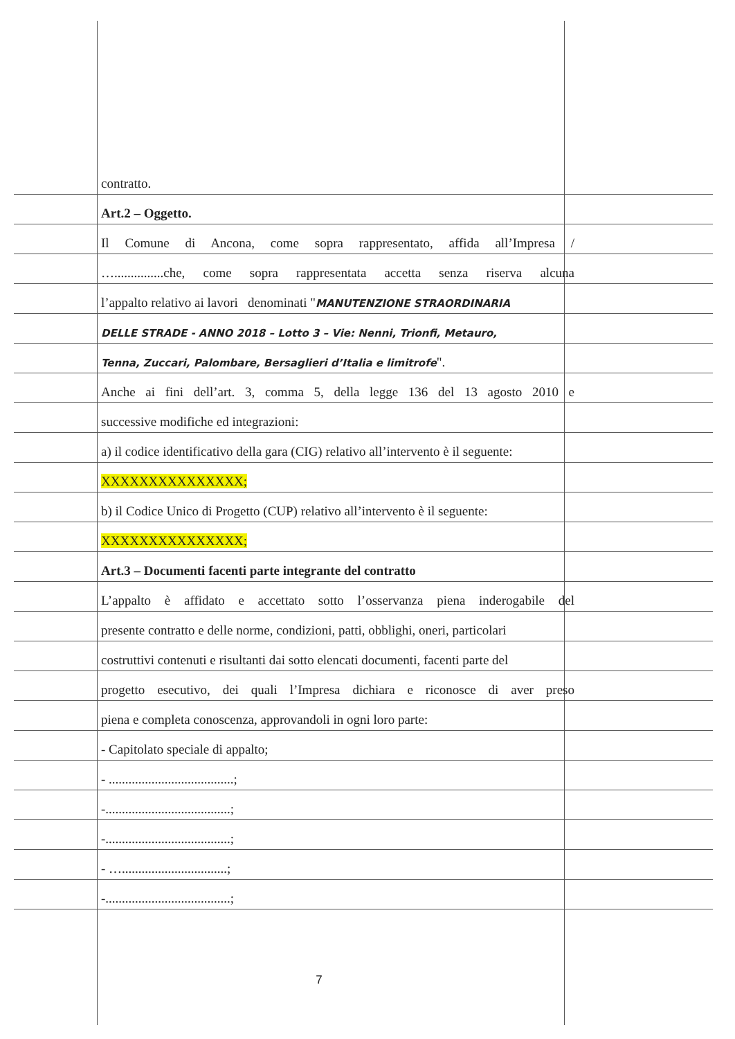contratto.
Art.2 – Oggetto.
Il Comune di Ancona, come sopra rappresentato, affida all’Impresa /
…...............che, come sopra rappresentata accetta senza riserva alcuna
l’appalto relativo ai lavori denominati "MANUTENZIONE STRAORDINARIA
DELLE STRADE - ANNO 2018 – Lotto 3 – Vie: Nenni, Trionfi, Metauro,
Tenna, Zuccari, Palombare, Bersaglieri d’Italia e limitrofe".
Anche ai fini dell’art. 3, comma 5, della legge 136 del 13 agosto 2010 e
successive modifiche ed integrazioni:
a) il codice identificativo della gara (CIG) relativo all’intervento è il seguente:
XXXXXXXXXXXXXXX;
b) il Codice Unico di Progetto (CUP) relativo all’intervento è il seguente:
XXXXXXXXXXXXXXX;
Art.3 – Documenti facenti parte integrante del contratto
L’appalto è affidato e accettato sotto l’osservanza piena inderogabile del
presente contratto e delle norme, condizioni, patti, obblighi, oneri, particolari
costruttivi contenuti e risultanti dai sotto elencati documenti, facenti parte del
progetto esecutivo, dei quali l’Impresa dichiara e riconosce di aver preso
piena e completa conoscenza, approvandoli in ogni loro parte:
- Capitolato speciale di appalto;
- ......................................;
-......................................;
-......................................;
- …................................;
-......................................;
7